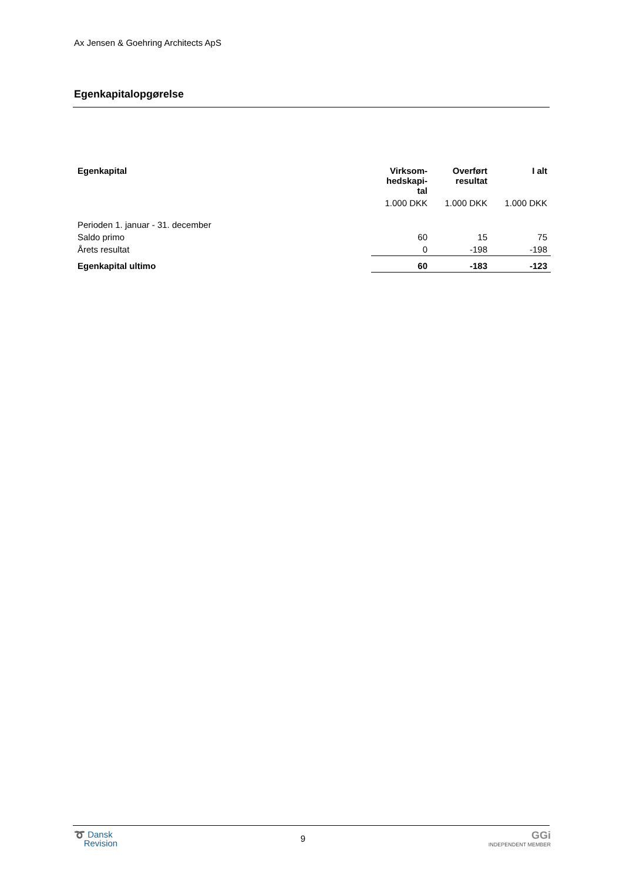Ax Jensen & Goehring Architects ApS
Egenkapitalopgørelse
| Egenkapital | Virksom- hedskapi- tal | Overført resultat | I alt |
| --- | --- | --- | --- |
| | 1.000 DKK | 1.000 DKK | 1.000 DKK |
| Perioden 1. januar - 31. december | | | |
| Saldo primo | 60 | 15 | 75 |
| Årets resultat | 0 | -198 | -198 |
| Egenkapital ultimo | 60 | -183 | -123 |
➰ Dansk
Revision
9
GGi
INDEPENDENT MEMBER